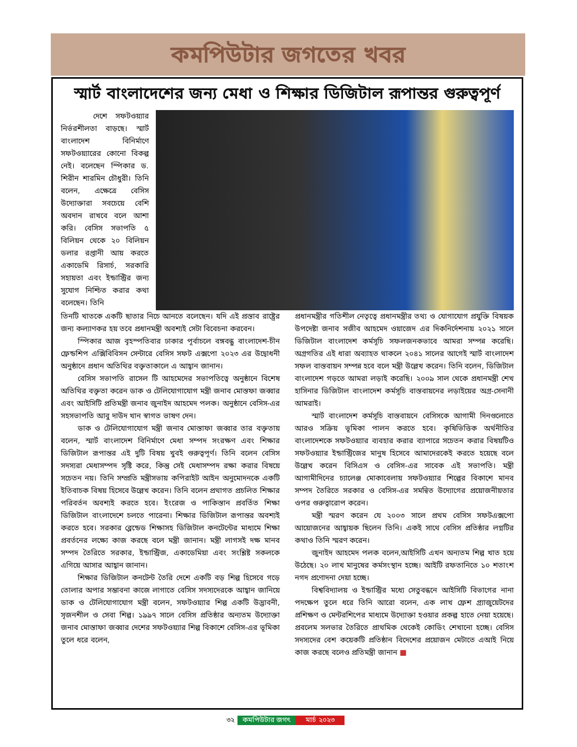কমপিউটার জগতের খবর
স্মার্ট বাংলাদেশের জন্য মেধা ও শিক্ষার ডিজিটাল রূপান্তর গুরুত্বপূর্ণ
দেশে সফটওয়্যার নির্ভরশীলতা বাড়ছে। স্মার্ট বাংলাদেশ বিনির্মাণে সফটওয়্যারের কোনো বিকল্প নেই। বলেছেন স্পিকার ড. শিরীন শারমিন চৌধুরী। তিনি বলেন, এক্ষেত্রে বেসিস উদ্যোক্তারা সবচেয়ে বেশি অবদান রাখবে বলে আশা করি। বেসিস সভাপতি ৫ বিলিয়ন থেকে ২০ বিলিয়ন ডলার রপ্তানী আয় করতে একাডেমি রিসার্চ, সরকারি সহায়তা এবং ইন্ডাস্ট্রির জন্য সুযোগ নিশ্চিত করার কথা বলেছেন। তিনি
তিনটি খাতকে একটি ছাতার নিচে আনতে বলেছেন। যদি এই প্রস্তাব রাষ্ট্রের জন্য কল্যাণকর হয় তবে প্রধানমন্ত্রী অবশ্যই সেটা বিবেচনা করবেন।
স্পিকার আজ বৃহস্পতিবার ঢাকার পূর্বাচলে বঙ্গবন্ধু বাংলাদেশ-চীন ফ্রেন্ডশিপ এক্সিবিবিসন সেন্টারে বেসিস সফট এক্সপো ২০২৩ এর উদ্বোধনী অনুষ্ঠানে প্রধান অতিথির বক্তৃতাকালে এ আহ্বান জানান।
বেসিস সভাপতি রাসেল টি আহমেদের সভাপতিত্বে অনুষ্ঠানে বিশেষ অতিথির বক্তৃতা করেন ডাক ও টেলিযোগাযোগ মন্ত্রী জনাব মোস্তফা জব্বার এবং আইসিটি প্রতিমন্ত্রী জনাব জুনাইদ আহমেদ পলক। অনুষ্ঠানে বেসিস-এর সহসভাপতি আবু দাউদ খান স্বাগত ভাষণ দেন।
ডাক ও টেলিযোগাযোগ মন্ত্রী জনাব মোস্তাফা জব্বার তার বক্তৃতায় বলেন, স্মার্ট বাংলাদেশ বিনির্মাণে মেধা সম্পদ সংরক্ষণ এবং শিক্ষার ডিজিটাল রূপান্তর এই দুটি বিষয় খুবই গুরুত্বপূর্ণ। তিনি বলেন বেসিস সদস্যরা মেধাসম্পদ সৃষ্টি করে, কিন্তু সেই মেধাসম্পদ রক্ষা করার বিষয়ে সচেতন নয়। তিনি সম্প্রতি মন্ত্রীসভায় কপিরাইট আইন অনুমোদনকে একটি ইতিবাচক বিষয় হিসেবে উল্লেখ করেন। তিনি বলেন প্রথাগত প্রচলিত শিক্ষার পরিবর্তন অবশ্যই করতে হবে। ইংরেজ ও পাকিস্তান প্রবর্তিত শিক্ষা ডিজিটাল বাংলাদেশে চলতে পারেনা। শিক্ষার ডিজিটাল রূপান্তর অবশ্যই করতে হবে। সরকার ব্লেন্ডেড শিক্ষাসহ ডিজিটাল কনটেন্টের মাধ্যমে শিক্ষা প্রবর্তনের লক্ষ্যে কাজ করছে বলে মন্ত্রী জানান। মন্ত্রী লাগসই দক্ষ মানব সম্পদ তৈরিতে সরকার, ইন্ডাস্ট্রিজ, একাডেমিয়া এবং সংশ্লিষ্ট সকলকে এগিয়ে আসার আহ্বান জানান।
শিক্ষার ডিজিটাল কনটেন্ট তৈরি দেশে একটি বড় শিল্প হিসেবে গড়ে তোলার অপার সম্ভাবনা কাজে লাগাতে বেসিস সদস্যদেরকে আহ্বান জানিয়ে ডাক ও টেলিযোগাযোগ মন্ত্রী বলেন, সফটওয়্যার শিল্প একটি উদ্ভাবনী, সৃজনশীল ও সেবা শিল্প। ১৯৯৭ সালে বেসিস প্রতিষ্ঠার অন্যতম উদ্যোক্তা জনাব মোস্তাফা জব্বার দেশের সফটওয়্যার শিল্প বিকাশে বেসিস-এর ভূমিকা তুলে ধরে বলেন,
প্রধানমন্ত্রীর গতিশীল নেতৃত্বে প্রধানমন্ত্রীর তথ্য ও যোগাযোগ প্রযুক্তি বিষয়ক উপদেষ্টা জনাব সজীব আহমেদ ওয়াজেদ এর দিকনির্দেশনায় ২০২১ সালে ডিজিটাল বাংলাদেশ কর্মসূচি সফলজনকভাবে আমরা সম্পন্ন করেছি। অগ্রগতির এই ধারা অব্যাহত থাকলে ২০৪১ সালের আগেই স্মার্ট বাংলাদেশ সফল বাস্তবায়ন সম্পন্ন হবে বলে মন্ত্রী উল্লেখ করেন। তিনি বলেন, ডিজিটাল বাংলাদেশ গড়তে আমরা লড়াই করেছি। ২০০৯ সাল থেকে প্রধানমন্ত্রী শেখ হাসিনার ডিজিটাল বাংলাদেশ কর্মসূচি বাস্তবায়নের লড়াইয়ের অগ্র-সেনানী আমরাই।
স্মার্ট বাংলাদেশ কর্মসূচি বাস্তবায়নে বেসিসকে আগামী দিনগুলোতে আরও সক্রিয় ভূমিকা পালন করতে হবে। কৃষিভিত্তিক অর্থনীতির বাংলাদেশকে সফটওয়্যার ব্যবহার করার ব্যাপারে সচেতন করার বিষয়টিও সফটওয়্যার ইন্ডাস্ট্রিজের মানুষ হিসেবে আমাদেরকেই করতে হয়েছে বলে উল্লেখ করেন বিসিএস ও বেসিস-এর সাবেক এই সভাপতি। মন্ত্রী আগামীদিনের চ্যালেঞ্জ মোকাবেলায় সফটওয়্যার শিল্পের বিকাশে মানব সম্পদ তৈরিতে সরকার ও বেসিস-এর সমন্বিত উদ্যোগের প্রয়োজনীয়তার ওপর গুরুত্বারোপ করেন।
মন্ত্রী স্মরণ করেন যে ২০০৩ সালে প্রথম বেসিস সফটএক্সপো আয়োজনের আহ্বায়ক ছিলেন তিনি। একই সাথে বেসিস প্রতিষ্ঠার লগ্নটির কথাও তিনি স্মরণ করেন।
জুনাইদ আহমেদ পলক বলেন,আইসিটি এখন অন্যতম শিল্প খাত হয়ে উঠেছে। ২০ লাখ মানুষের কর্মসংস্থান হচ্ছে। আইটি রফতানিতে ১০ শতাংশ নগদ প্রণোদনা দেয়া হচ্ছে।
বিশ্ববিদ্যালয় ও ইন্ডাস্ট্রির মধ্যে সেতুবন্ধনে আইসিটি বিভাগের নানা পদক্ষেপ তুলে ধরে তিনি আরো বলেন, এক লাখ ফ্রেশ গ্র্যাজুয়েটদের প্রশিক্ষণ ও মেন্টরশিপের মাধ্যমে উদ্যোক্তা হওয়ার প্রকল্প হাতে নেয়া হয়েছে। প্রবলেম সলভার তৈরিতে প্রাথমিক থেকেই কোডিং শেখানো হচ্ছে। বেসিস সদস্যদের বেশ কয়েকটি প্রতিষ্ঠান বিদেশের প্রয়োজন মেটাতে এআই নিয়ে কাজ করছে বলেও প্রতিমন্ত্রী জানান ■
৩২ কমপিউটার জগৎ মার্চ ২০২৩